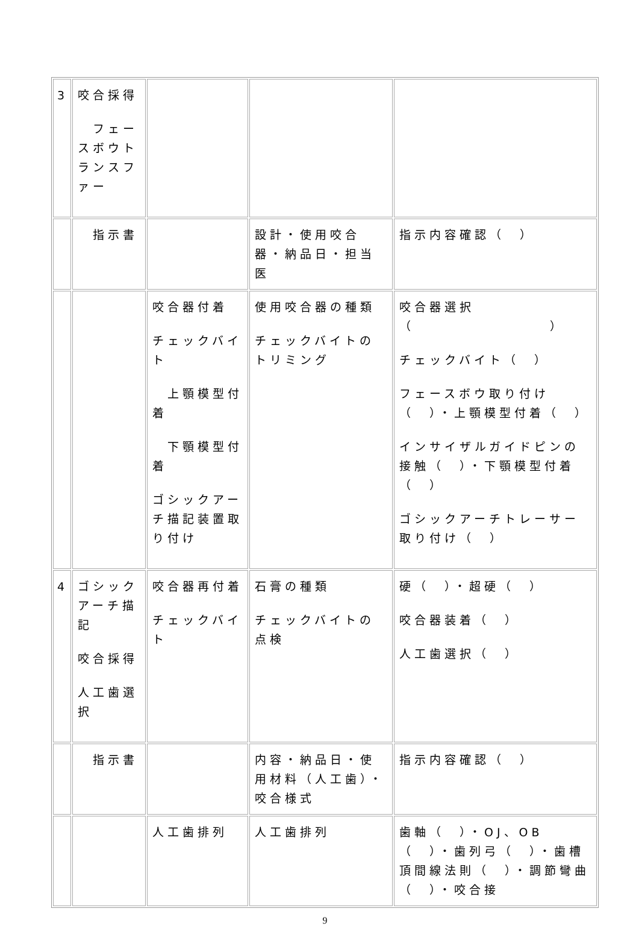| 3 | 咬合採得 フェースボウトランスファー | | | |
| | 指示書 | | 設計・使用咬合器・納品日・担当医 | 指示内容確認（ ） |
| | | 咬合器付着 チェックバイト 上顎模型付着 下顎模型付着 ゴシックアーチ描記装置取り付け | 使用咬合器の種類 チェックバイトのトリミング | 咬合器選択（ ） チェックバイト（ ） フェースボウ取り付け（ ）・上顎模型付着（ ） インサイザルガイドピンの接触（ ）・下顎模型付着（ ） ゴシックアーチトレーサー取り付け（ ） |
| 4 | ゴシックアーチ描記 咬合採得 人工歯選択 | 咬合器再付着 チェックバイト | 石膏の種類 チェックバイトの点検 | 硬（ ）・超硬（ ） 咬合器装着（ ） 人工歯選択（ ） |
| | 指示書 | | 内容・納品日・使用材料（人工歯）・咬合様式 | 指示内容確認（ ） |
| | | 人工歯排列 | 人工歯排列 | 歯軸（ ）・OJ、OB（ ）・歯列弓（ ）・歯槽頂間線法則（ ）・調節彎曲（ ）・咬合接 |
9